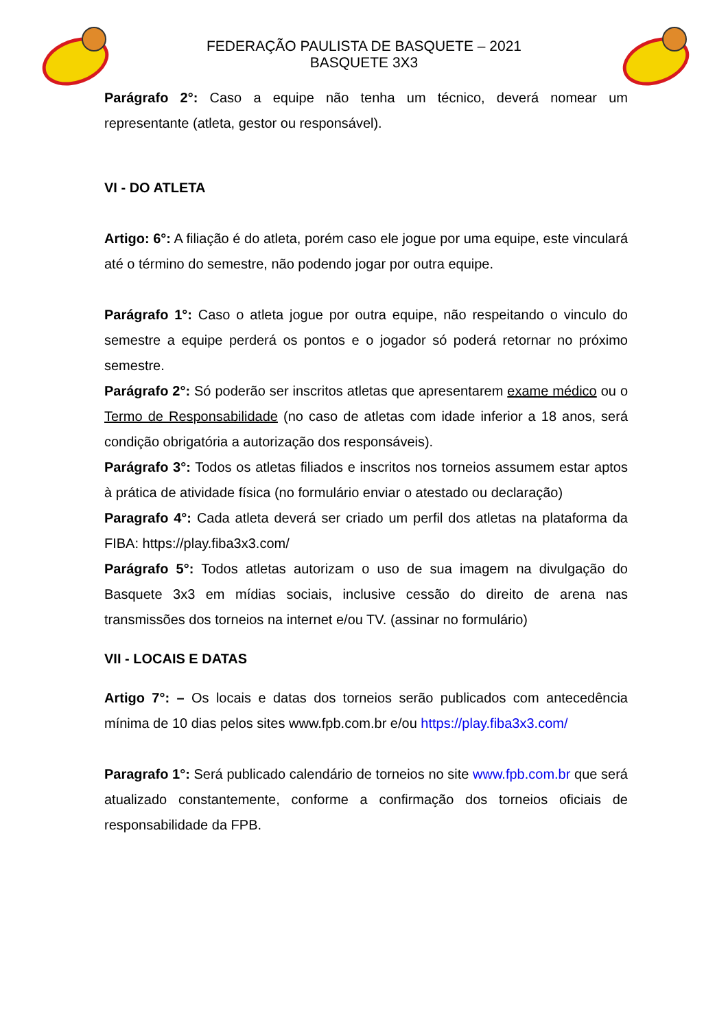FEDERAÇÃO PAULISTA DE BASQUETE – 2021
BASQUETE 3X3
Parágrafo 2°: Caso a equipe não tenha um técnico, deverá nomear um representante (atleta, gestor ou responsável).
VI - DO ATLETA
Artigo: 6°: A filiação é do atleta, porém caso ele jogue por uma equipe, este vinculará até o término do semestre, não podendo jogar por outra equipe.
Parágrafo 1°: Caso o atleta jogue por outra equipe, não respeitando o vinculo do semestre a equipe perderá os pontos e o jogador só poderá retornar no próximo semestre.
Parágrafo 2°: Só poderão ser inscritos atletas que apresentarem exame médico ou o Termo de Responsabilidade (no caso de atletas com idade inferior a 18 anos, será condição obrigatória a autorização dos responsáveis).
Parágrafo 3°: Todos os atletas filiados e inscritos nos torneios assumem estar aptos à prática de atividade física (no formulário enviar o atestado ou declaração)
Paragrafo 4°: Cada atleta deverá ser criado um perfil dos atletas na plataforma da FIBA: https://play.fiba3x3.com/
Parágrafo 5°: Todos atletas autorizam o uso de sua imagem na divulgação do Basquete 3x3 em mídias sociais, inclusive cessão do direito de arena nas transmissões dos torneios na internet e/ou TV. (assinar no formulário)
VII - LOCAIS E DATAS
Artigo 7°: – Os locais e datas dos torneios serão publicados com antecedência mínima de 10 dias pelos sites www.fpb.com.br e/ou https://play.fiba3x3.com/
Paragrafo 1°: Será publicado calendário de torneios no site www.fpb.com.br que será atualizado constantemente, conforme a confirmação dos torneios oficiais de responsabilidade da FPB.